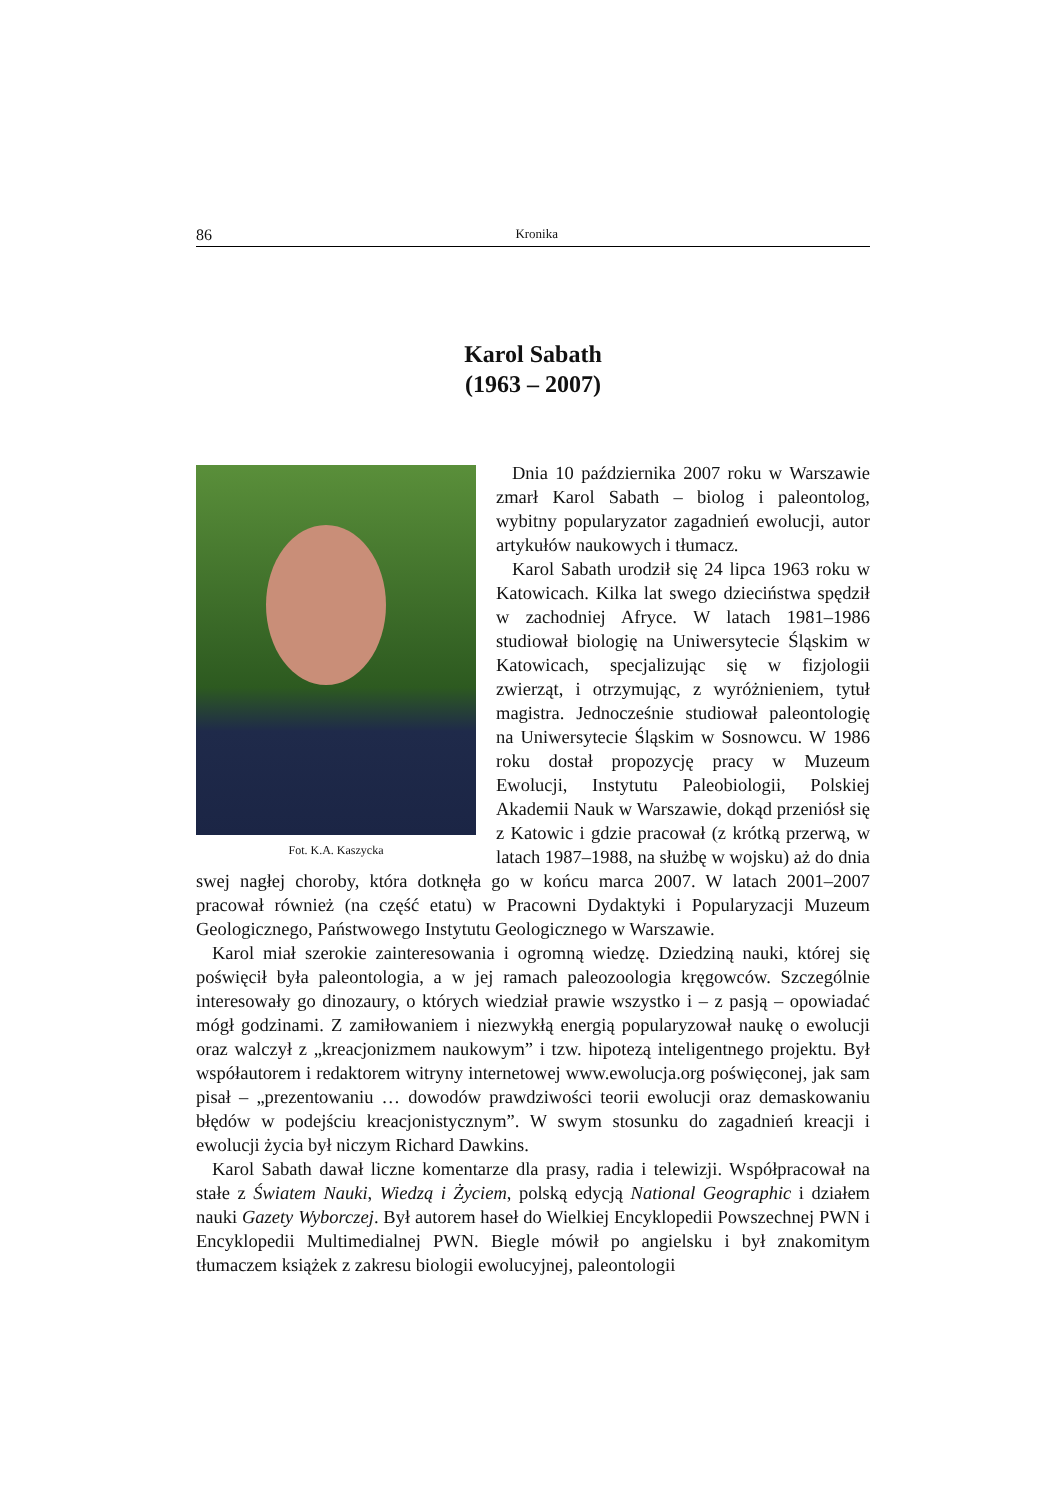86 Kronika
Karol Sabath
(1963 – 2007)
Fot. K.A. Kaszycka
Dnia 10 października 2007 roku w Warszawie zmarł Karol Sabath – biolog i paleontolog, wybitny popularyzator zagadnień ewolucji, autor artykułów naukowych i tłumacz.
Karol Sabath urodził się 24 lipca 1963 roku w Katowicach. Kilka lat swego dzieciństwa spędził w zachodniej Afryce. W latach 1981–1986 studiował biologię na Uniwersytecie Śląskim w Katowicach, specjalizując się w fizjologii zwierząt, i otrzymując, z wyróżnieniem, tytuł magistra. Jednocześnie studiował paleontologię na Uniwersytecie Śląskim w Sosnowcu. W 1986 roku dostał propozycję pracy w Muzeum Ewolucji, Instytutu Paleobiologii, Polskiej Akademii Nauk w Warszawie, dokąd przeniósł się z Katowic i gdzie pracował (z krótką przerwą, w latach 1987–1988, na służbę w wojsku) aż do dnia swej nagłej choroby, która dotknęła go w końcu marca 2007. W latach 2001–2007 pracował również (na część etatu) w Pracowni Dydaktyki i Popularyzacji Muzeum Geologicznego, Państwowego Instytutu Geologicznego w Warszawie.
Karol miał szerokie zainteresowania i ogromną wiedzę. Dziedziną nauki, której się poświęcił była paleontologia, a w jej ramach paleozoologia kręgowców. Szczególnie interesowały go dinozaury, o których wiedział prawie wszystko i – z pasją – opowiadać mógł godzinami. Z zamiłowaniem i niezwykłą energią popularyzował naukę o ewolucji oraz walczył z „kreacjonizmem naukowym” i tzw. hipotezą inteligentnego projektu. Był współautorem i redaktorem witryny internetowej www.ewolucja.org poświęconej, jak sam pisał – „prezentowaniu … dowodów prawdziwości teorii ewolucji oraz demaskowaniu błędów w podejściu kreacjonistycznym”. W swym stosunku do zagadnień kreacji i ewolucji życia był niczym Richard Dawkins.
Karol Sabath dawał liczne komentarze dla prasy, radia i telewizji. Współpracował na stałe z Światem Nauki, Wiedzą i Życiem, polską edycją National Geographic i działem nauki Gazety Wyborczej. Był autorem haseł do Wielkiej Encyklopedii Powszechnej PWN i Encyklopedii Multimedialnej PWN. Biegle mówił po angielsku i był znakomitym tłumaczem książek z zakresu biologii ewolucyjnej, paleontologii